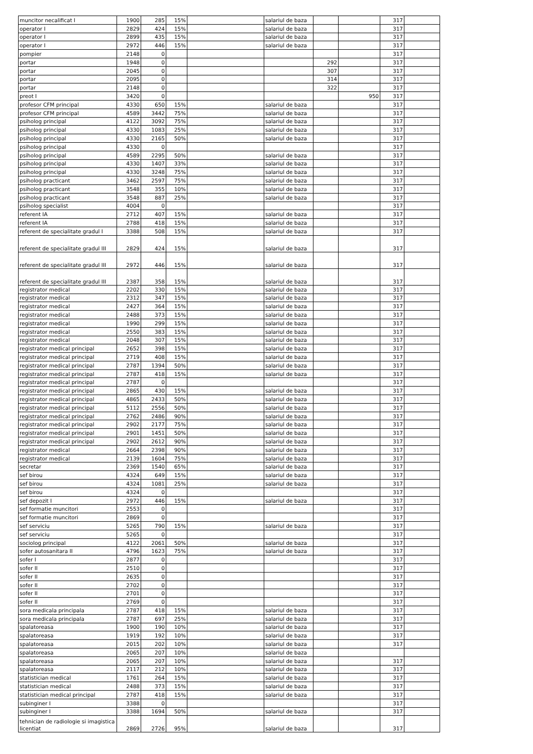| muncitor necalificat I | 1900 | 285 | 15% | | salariul de baza | | | 317 | |
| operator I | 2829 | 424 | 15% | | salariul de baza | | | 317 | |
| operator I | 2899 | 435 | 15% | | salariul de baza | | | 317 | |
| operator I | 2972 | 446 | 15% | | salariul de baza | | | 317 | |
| pompier | 2148 | 0 | | | | | | 317 | |
| portar | 1948 | 0 | | | | 292 | | 317 | |
| portar | 2045 | 0 | | | | 307 | | 317 | |
| portar | 2095 | 0 | | | | 314 | | 317 | |
| portar | 2148 | 0 | | | | 322 | | 317 | |
| preot I | 3420 | 0 | | | | | 950 | 317 | |
| profesor CFM principal | 4330 | 650 | 15% | | salariul de baza | | | 317 | |
| profesor CFM principal | 4589 | 3442 | 75% | | salariul de baza | | | 317 | |
| psiholog principal | 4122 | 3092 | 75% | | salariul de baza | | | 317 | |
| psiholog principal | 4330 | 1083 | 25% | | salariul de baza | | | 317 | |
| psiholog principal | 4330 | 2165 | 50% | | salariul de baza | | | 317 | |
| psiholog principal | 4330 | 0 | | | | | | 317 | |
| psiholog principal | 4589 | 2295 | 50% | | salariul de baza | | | 317 | |
| psiholog principal | 4330 | 1407 | 33% | | salariul de baza | | | 317 | |
| psiholog principal | 4330 | 3248 | 75% | | salariul de baza | | | 317 | |
| psiholog practicant | 3462 | 2597 | 75% | | salariul de baza | | | 317 | |
| psiholog practicant | 3548 | 355 | 10% | | salariul de baza | | | 317 | |
| psiholog practicant | 3548 | 887 | 25% | | salariul de baza | | | 317 | |
| psiholog specialist | 4004 | 0 | | | | | | 317 | |
| referent IA | 2712 | 407 | 15% | | salariul de baza | | | 317 | |
| referent IA | 2788 | 418 | 15% | | salariul de baza | | | 317 | |
| referent de specialitate gradul I | 3388 | 508 | 15% | | salariul de baza | | | 317 | |
| referent de specialitate gradul III | 2829 | 424 | 15% | | salariul de baza | | | 317 | |
| referent de specialitate gradul III | 2972 | 446 | 15% | | salariul de baza | | | 317 | |
| referent de specialitate gradul III | 2387 | 358 | 15% | | salariul de baza | | | 317 | |
| registrator medical | 2202 | 330 | 15% | | salariul de baza | | | 317 | |
| registrator medical | 2312 | 347 | 15% | | salariul de baza | | | 317 | |
| registrator medical | 2427 | 364 | 15% | | salariul de baza | | | 317 | |
| registrator medical | 2488 | 373 | 15% | | salariul de baza | | | 317 | |
| registrator medical | 1990 | 299 | 15% | | salariul de baza | | | 317 | |
| registrator medical | 2550 | 383 | 15% | | salariul de baza | | | 317 | |
| registrator medical | 2048 | 307 | 15% | | salariul de baza | | | 317 | |
| registrator medical principal | 2652 | 398 | 15% | | salariul de baza | | | 317 | |
| registrator medical principal | 2719 | 408 | 15% | | salariul de baza | | | 317 | |
| registrator medical principal | 2787 | 1394 | 50% | | salariul de baza | | | 317 | |
| registrator medical principal | 2787 | 418 | 15% | | salariul de baza | | | 317 | |
| registrator medical principal | 2787 | 0 | | | | | | 317 | |
| registrator medical principal | 2865 | 430 | 15% | | salariul de baza | | | 317 | |
| registrator medical principal | 4865 | 2433 | 50% | | salariul de baza | | | 317 | |
| registrator medical principal | 5112 | 2556 | 50% | | salariul de baza | | | 317 | |
| registrator medical principal | 2762 | 2486 | 90% | | salariul de baza | | | 317 | |
| registrator medical principal | 2902 | 2177 | 75% | | salariul de baza | | | 317 | |
| registrator medical principal | 2901 | 1451 | 50% | | salariul de baza | | | 317 | |
| registrator medical principal | 2902 | 2612 | 90% | | salariul de baza | | | 317 | |
| registrator medical | 2664 | 2398 | 90% | | salariul de baza | | | 317 | |
| registrator medical | 2139 | 1604 | 75% | | salariul de baza | | | 317 | |
| secretar | 2369 | 1540 | 65% | | salariul de baza | | | 317 | |
| sef birou | 4324 | 649 | 15% | | salariul de baza | | | 317 | |
| sef birou | 4324 | 1081 | 25% | | salariul de baza | | | 317 | |
| sef birou | 4324 | 0 | | | | | | 317 | |
| sef depozit I | 2972 | 446 | 15% | | salariul de baza | | | 317 | |
| sef formatie muncitori | 2553 | 0 | | | | | | 317 | |
| sef formatie muncitori | 2869 | 0 | | | | | | 317 | |
| sef serviciu | 5265 | 790 | 15% | | salariul de baza | | | 317 | |
| sef serviciu | 5265 | 0 | | | | | | 317 | |
| sociolog principal | 4122 | 2061 | 50% | | salariul de baza | | | 317 | |
| sofer autosanitara II | 4796 | 1623 | 75% | | salariul de baza | | | 317 | |
| sofer I | 2877 | 0 | | | | | | 317 | |
| sofer II | 2510 | 0 | | | | | | 317 | |
| sofer II | 2635 | 0 | | | | | | 317 | |
| sofer II | 2702 | 0 | | | | | | 317 | |
| sofer II | 2701 | 0 | | | | | | 317 | |
| sofer II | 2769 | 0 | | | | | | 317 | |
| sora medicala principala | 2787 | 418 | 15% | | salariul de baza | | | 317 | |
| sora medicala principala | 2787 | 697 | 25% | | salariul de baza | | | 317 | |
| spalatoreasa | 1900 | 190 | 10% | | salariul de baza | | | 317 | |
| spalatoreasa | 1919 | 192 | 10% | | salariul de baza | | | 317 | |
| spalatoreasa | 2015 | 202 | 10% | | salariul de baza | | | 317 | |
| spalatoreasa | 2065 | 207 | 10% | | salariul de baza | | | | |
| spalatoreasa | 2065 | 207 | 10% | | salariul de baza | | | 317 | |
| spalatoreasa | 2117 | 212 | 10% | | salariul de baza | | | 317 | |
| statistician medical | 1761 | 264 | 15% | | salariul de baza | | | 317 | |
| statistician medical | 2488 | 373 | 15% | | salariul de baza | | | 317 | |
| statistician medical principal | 2787 | 418 | 15% | | salariul de baza | | | 317 | |
| subinginer I | 3388 | 0 | | | | | | 317 | |
| subinginer I | 3388 | 1694 | 50% | | salariul de baza | | | 317 | |
| tehnician de radiologie si imagistica licentiat | 2869 | 2726 | 95% | | salariul de baza | | | 317 | |